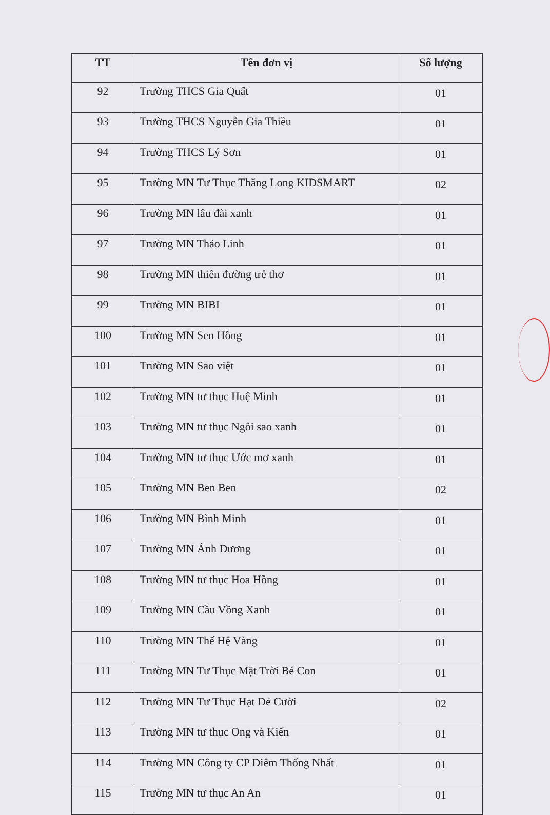| TT | Tên đơn vị | Số lượng |
| --- | --- | --- |
| 92 | Trường THCS Gia Quất | 01 |
| 93 | Trường THCS Nguyễn Gia Thiều | 01 |
| 94 | Trường THCS Lý Sơn | 01 |
| 95 | Trường MN Tư Thục Thăng Long KIDSMART | 02 |
| 96 | Trường MN lâu đài xanh | 01 |
| 97 | Trường MN Thảo Linh | 01 |
| 98 | Trường MN thiên đường trẻ thơ | 01 |
| 99 | Trường MN BIBI | 01 |
| 100 | Trường MN Sen Hồng | 01 |
| 101 | Trường MN Sao việt | 01 |
| 102 | Trường MN tư thục Huệ Minh | 01 |
| 103 | Trường MN tư thục Ngôi sao xanh | 01 |
| 104 | Trường MN tư thục Ước mơ xanh | 01 |
| 105 | Trường MN Ben Ben | 02 |
| 106 | Trường MN Bình Minh | 01 |
| 107 | Trường MN Ánh Dương | 01 |
| 108 | Trường MN tư thục Hoa Hồng | 01 |
| 109 | Trường MN Cầu Vồng Xanh | 01 |
| 110 | Trường MN Thế Hệ Vàng | 01 |
| 111 | Trường MN Tư Thục Mặt Trời Bé Con | 01 |
| 112 | Trường MN Tư Thục Hạt Dẻ Cười | 02 |
| 113 | Trường MN tư thục Ong và Kiến | 01 |
| 114 | Trường MN Công ty CP Diêm Thống Nhất | 01 |
| 115 | Trường MN tư thục An An | 01 |